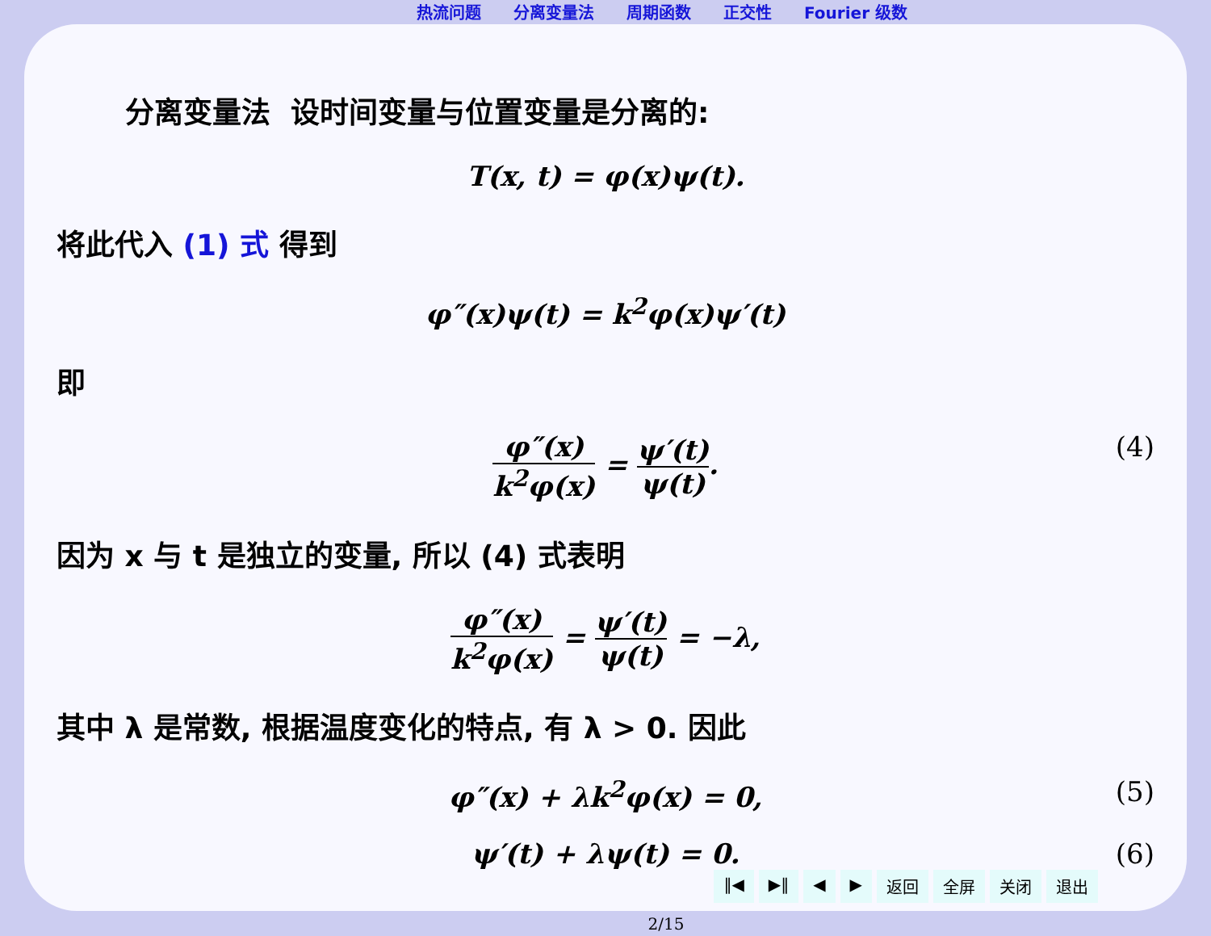热流问题 分离变量法 周期函数 正交性 Fourier 级数
分离变量法 设时间变量与位置变量是分离的:
T(x, t) = φ(x)ψ(t).
将此代入 (1) 式 得到
φ″(x)ψ(t) = k<sup>2</sup>φ(x)ψ′(t)
即
φ″(x)
k<sup>2</sup>φ(x)
=
ψ′(t)
ψ(t)
. (4)
因为 x 与 t 是独立的变量, 所以 (4) 式表明
φ″(x)
k<sup>2</sup>φ(x)
=
ψ′(t)
ψ(t)
= −λ,
其中 λ 是常数, 根据温度变化的特点, 有 λ > 0. 因此
φ″(x) + λk<sup>2</sup>φ(x) = 0, (5)
ψ′(t) + λψ(t) = 0. (6)
‖◀ ▶‖ ◀ ▶ 返回 全屏 关闭 退出
2/15